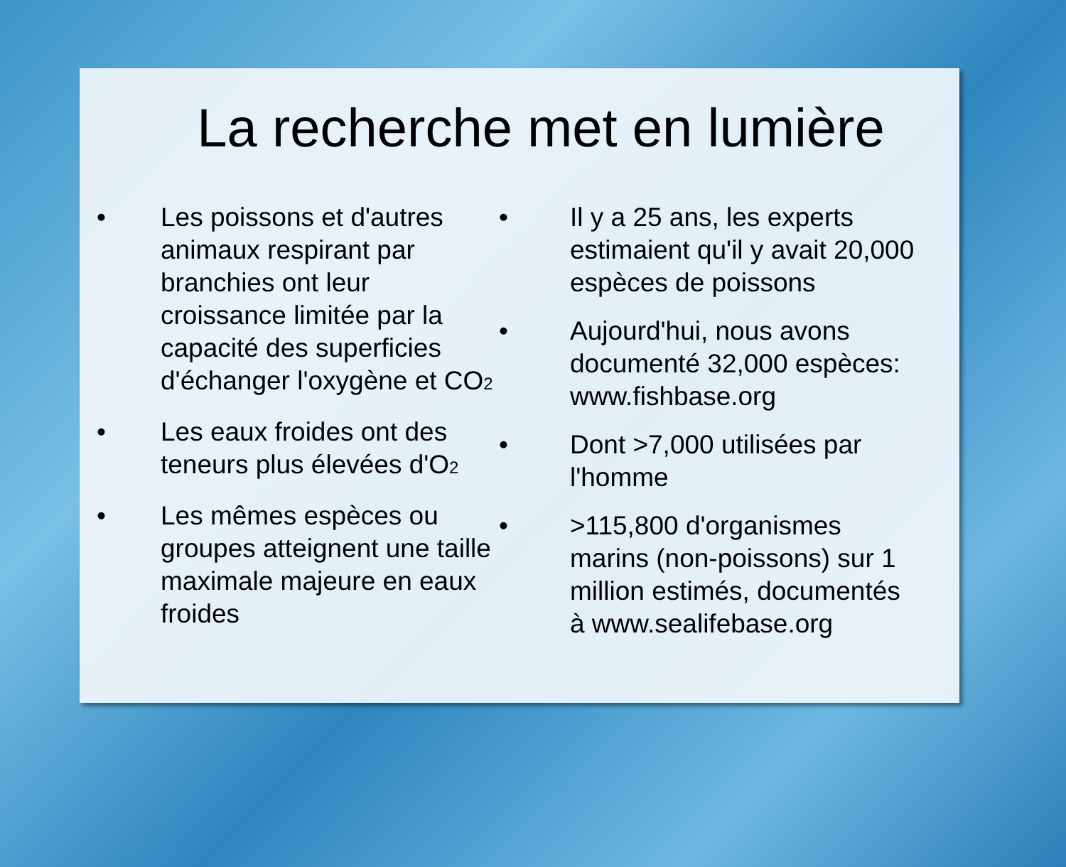La recherche met en lumière
• Les poissons et d'autres animaux respirant par branchies ont leur croissance limitée par la capacité des superficies d'échanger l'oxygène et CO<sub>2</sub>
• Les eaux froides ont des teneurs plus élevées d'O<sub>2</sub>
• Les mêmes espèces ou groupes atteignent une taille maximale majeure en eaux froides
• Il y a 25 ans, les experts estimaient qu'il y avait 20,000 espèces de poissons
• Aujourd'hui, nous avons documenté 32,000 espèces: www.fishbase.org
• Dont >7,000 utilisées par l'homme
• >115,800 d'organismes marins (non-poissons) sur 1 million estimés, documentés à www.sealifebase.org